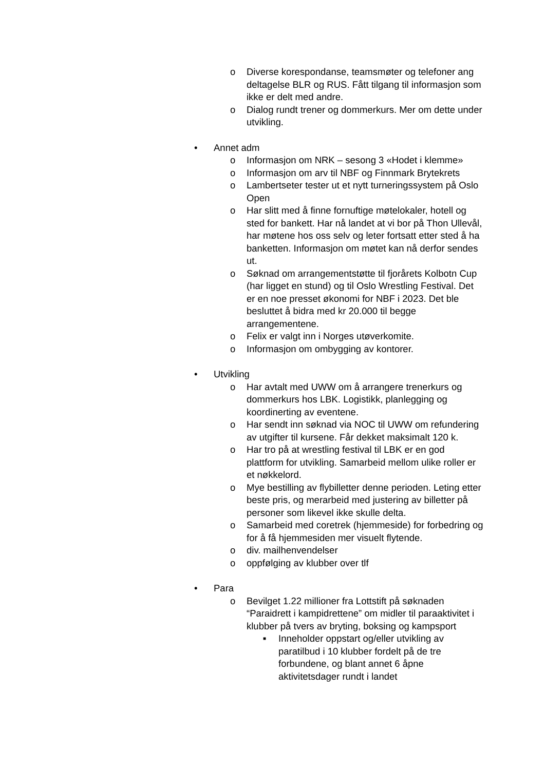o Diverse korespondanse, teamsmøter og telefoner ang deltagelse BLR og RUS. Fått tilgang til informasjon som ikke er delt med andre.
o Dialog rundt trener og dommerkurs. Mer om dette under utvikling.
• Annet adm
o Informasjon om NRK – sesong 3 «Hodet i klemme»
o Informasjon om arv til NBF og Finnmark Brytekrets
o Lambertseter tester ut et nytt turneringssystem på Oslo Open
o Har slitt med å finne fornuftige møtelokaler, hotell og sted for bankett. Har nå landet at vi bor på Thon Ullevål, har møtene hos oss selv og leter fortsatt etter sted å ha banketten. Informasjon om møtet kan nå derfor sendes ut.
o Søknad om arrangementstøtte til fjorårets Kolbotn Cup (har ligget en stund) og til Oslo Wrestling Festival. Det er en noe presset økonomi for NBF i 2023. Det ble besluttet å bidra med kr 20.000 til begge arrangementene.
o Felix er valgt inn i Norges utøverkomite.
o Informasjon om ombygging av kontorer.
• Utvikling
o Har avtalt med UWW om å arrangere trenerkurs og dommerkurs hos LBK. Logistikk, planlegging og koordinerting av eventene.
o Har sendt inn søknad via NOC til UWW om refundering av utgifter til kursene. Får dekket maksimalt 120 k.
o Har tro på at wrestling festival til LBK er en god plattform for utvikling. Samarbeid mellom ulike roller er et nøkkelord.
o Mye bestilling av flybilletter denne perioden. Leting etter beste pris, og merarbeid med justering av billetter på personer som likevel ikke skulle delta.
o Samarbeid med coretrek (hjemmeside) for forbedring og for å få hjemmesiden mer visuelt flytende.
o div. mailhenvendelser
o oppfølging av klubber over tlf
• Para
o Bevilget 1.22 millioner fra Lottstift på søknaden “Paraidrett i kampidrettene” om midler til paraaktivitet i klubber på tvers av bryting, boksing og kampsport
■ Inneholder oppstart og/eller utvikling av paratilbud i 10 klubber fordelt på de tre forbundene, og blant annet 6 åpne aktivitetsdager rundt i landet